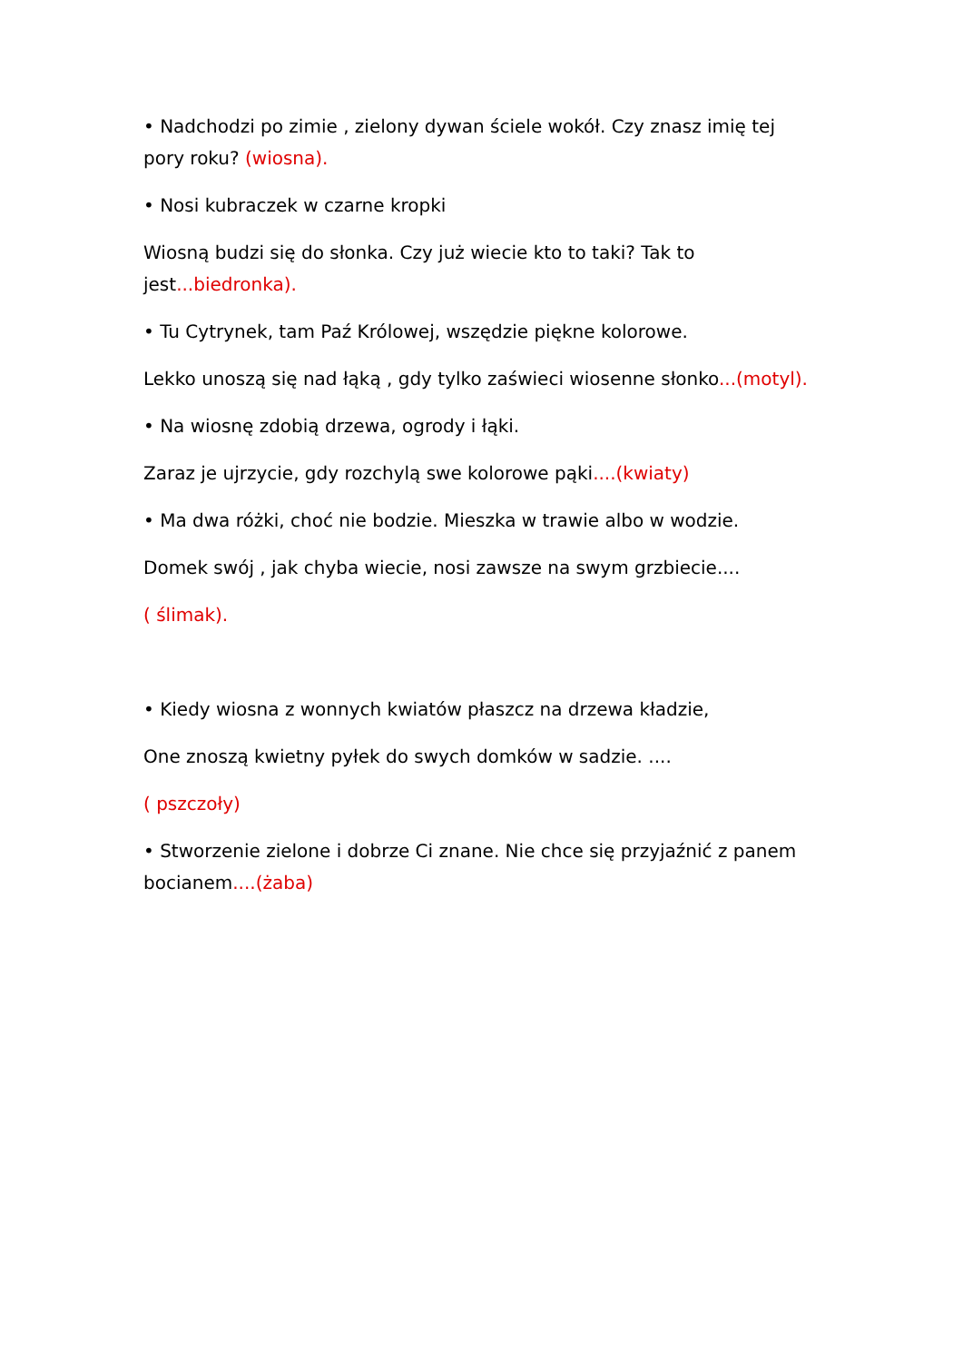• Nadchodzi po zimie , zielony dywan ściele wokół. Czy znasz imię tej pory roku? (wiosna).
• Nosi kubraczek w czarne kropki
Wiosną budzi się do słonka. Czy już wiecie kto to taki? Tak to jest...biedronka).
• Tu Cytrynek, tam Paź Królowej, wszędzie piękne kolorowe.
Lekko unoszą się nad łąką , gdy tylko zaświeci wiosenne słonko...(motyl).
• Na wiosnę zdobią drzewa, ogrody i łąki.
Zaraz je ujrzycie, gdy rozchylą swe kolorowe pąki....(kwiaty)
• Ma dwa różki, choć nie bodzie. Mieszka w trawie albo w wodzie.
Domek swój , jak chyba wiecie, nosi zawsze na swym grzbiecie....
( ślimak).
• Kiedy wiosna z wonnych kwiatów płaszcz na drzewa kładzie,
One znoszą kwietny pyłek do swych domków w sadzie. ....
( pszczoły)
• Stworzenie zielone i dobrze Ci znane. Nie chce się przyjaźnić z panem bocianem....(żaba)